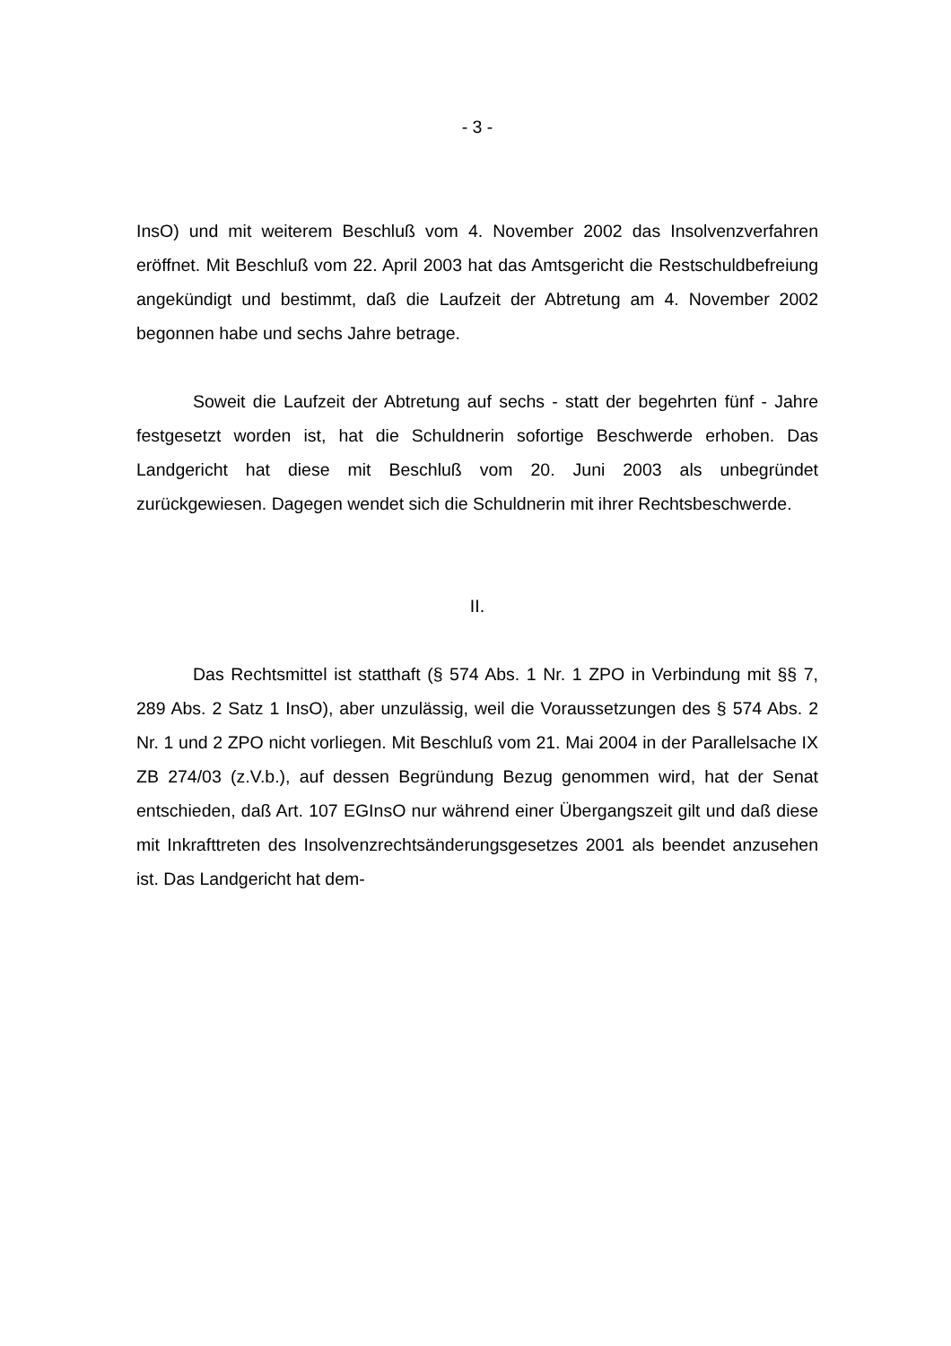- 3 -
InsO) und mit weiterem Beschluß vom 4. November 2002 das Insolvenzverfahren eröffnet. Mit Beschluß vom 22. April 2003 hat das Amtsgericht die Restschuldbefreiung angekündigt und bestimmt, daß die Laufzeit der Abtretung am 4. November 2002 begonnen habe und sechs Jahre betrage.
Soweit die Laufzeit der Abtretung auf sechs - statt der begehrten fünf - Jahre festgesetzt worden ist, hat die Schuldnerin sofortige Beschwerde erhoben. Das Landgericht hat diese mit Beschluß vom 20. Juni 2003 als unbegründet zurückgewiesen. Dagegen wendet sich die Schuldnerin mit ihrer Rechtsbeschwerde.
II.
Das Rechtsmittel ist statthaft (§ 574 Abs. 1 Nr. 1 ZPO in Verbindung mit §§ 7, 289 Abs. 2 Satz 1 InsO), aber unzulässig, weil die Voraussetzungen des § 574 Abs. 2 Nr. 1 und 2 ZPO nicht vorliegen. Mit Beschluß vom 21. Mai 2004 in der Parallelsache IX ZB 274/03 (z.V.b.), auf dessen Begründung Bezug genommen wird, hat der Senat entschieden, daß Art. 107 EGInsO nur während einer Übergangszeit gilt und daß diese mit Inkrafttreten des Insolvenzrechtsänderungsgesetzes 2001 als beendet anzusehen ist. Das Landgericht hat dem-